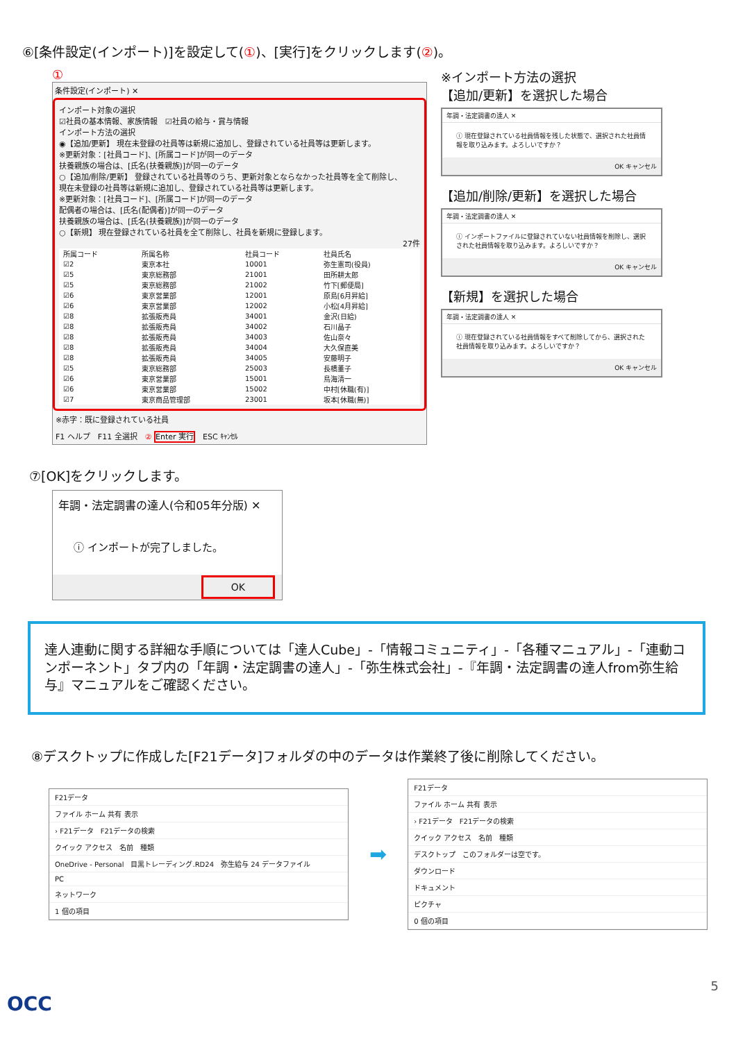⑥[条件設定(インポート)]を設定して(①)、[実行]をクリックします(②)。
①
条件設定(インポート) ✕
インポート対象の選択
☑社員の基本情報、家族情報　☑社員の給与・賞与情報
インポート方法の選択
◉【追加/更新】 現在未登録の社員等は新規に追加し、登録されている社員等は更新します。
※更新対象：[社員コード]、[所属コード]が同一のデータ
扶養親族の場合は、[氏名(扶養親族)]が同一のデータ
○【追加/削除/更新】 登録されている社員等のうち、更新対象とならなかった社員等を全て削除し、
現在未登録の社員等は新規に追加し、登録されている社員等は更新します。
※更新対象：[社員コード]、[所属コード]が同一のデータ
配偶者の場合は、[氏名(配偶者)]が同一のデータ
扶養親族の場合は、[氏名(扶養親族)]が同一のデータ
○【新規】 現在登録されている社員を全て削除し、社員を新規に登録します。
27件
| 所属コード | 所属名称 | 社員コード | 社員氏名 |
| --- | --- | --- | --- |
| ☑2 | 東京本社 | 10001 | 弥生憲司(役員) |
| ☑5 | 東京総務部 | 21001 | 田所耕太郎 |
| ☑5 | 東京総務部 | 21002 | 竹下[郵便局] |
| ☑6 | 東京営業部 | 12001 | 原島[6月昇給] |
| ☑6 | 東京営業部 | 12002 | 小松[4月昇給] |
| ☑8 | 拡張販売員 | 34001 | 金沢(日給) |
| ☑8 | 拡張販売員 | 34002 | 石川晶子 |
| ☑8 | 拡張販売員 | 34003 | 佐山奈々 |
| ☑8 | 拡張販売員 | 34004 | 大久保直美 |
| ☑8 | 拡張販売員 | 34005 | 安藤明子 |
| ☑5 | 東京総務部 | 25003 | 長橋董子 |
| ☑6 | 東京営業部 | 15001 | 鳥海清一 |
| ☑6 | 東京営業部 | 15002 | 中村[休職(有)] |
| ☑7 | 東京商品管理部 | 23001 | 坂本[休職(無)] |
※赤字：既に登録されている社員
F1 ヘルプ　F11 全選択　② Enter 実行　ESC ｷｬﾝｾﾙ
※インポート方法の選択
【追加/更新】を選択した場合
年調・法定調書の達人 ✕
ⓘ 現在登録されている社員情報を残した状態で、選択された社員情報を取り込みます。よろしいですか？
OK キャンセル
【追加/削除/更新】を選択した場合
年調・法定調書の達人 ✕
ⓘ インポートファイルに登録されていない社員情報を削除し、選択された社員情報を取り込みます。よろしいですか？
OK キャンセル
【新規】を選択した場合
年調・法定調書の達人 ✕
ⓘ 現在登録されている社員情報をすべて削除してから、選択された社員情報を取り込みます。よろしいですか？
OK キャンセル
⑦[OK]をクリックします。
年調・法定調書の達人(令和05年分版) ✕
ⓘ インポートが完了しました。
OK
達人連動に関する詳細な手順については「達人Cube」-「情報コミュニティ」-「各種マニュアル」-「連動コンポーネント」タブ内の「年調・法定調書の達人」-「弥生株式会社」-『年調・法定調書の達人from弥生給与』マニュアルをご確認ください。
⑧デスクトップに作成した[F21データ]フォルダの中のデータは作業終了後に削除してください。
F21データ
ファイル ホーム 共有 表示
› F21データ　F21データの検索
クイック アクセス　名前　種類
OneDrive - Personal　目黒トレーディング.RD24　弥生給与 24 データファイル
PC
ネットワーク
1 個の項目
➡
F21データ
ファイル ホーム 共有 表示
› F21データ　F21データの検索
クイック アクセス　名前　種類
デスクトップ　このフォルダーは空です。
ダウンロード
ドキュメント
ピクチャ
0 個の項目
5
OCC